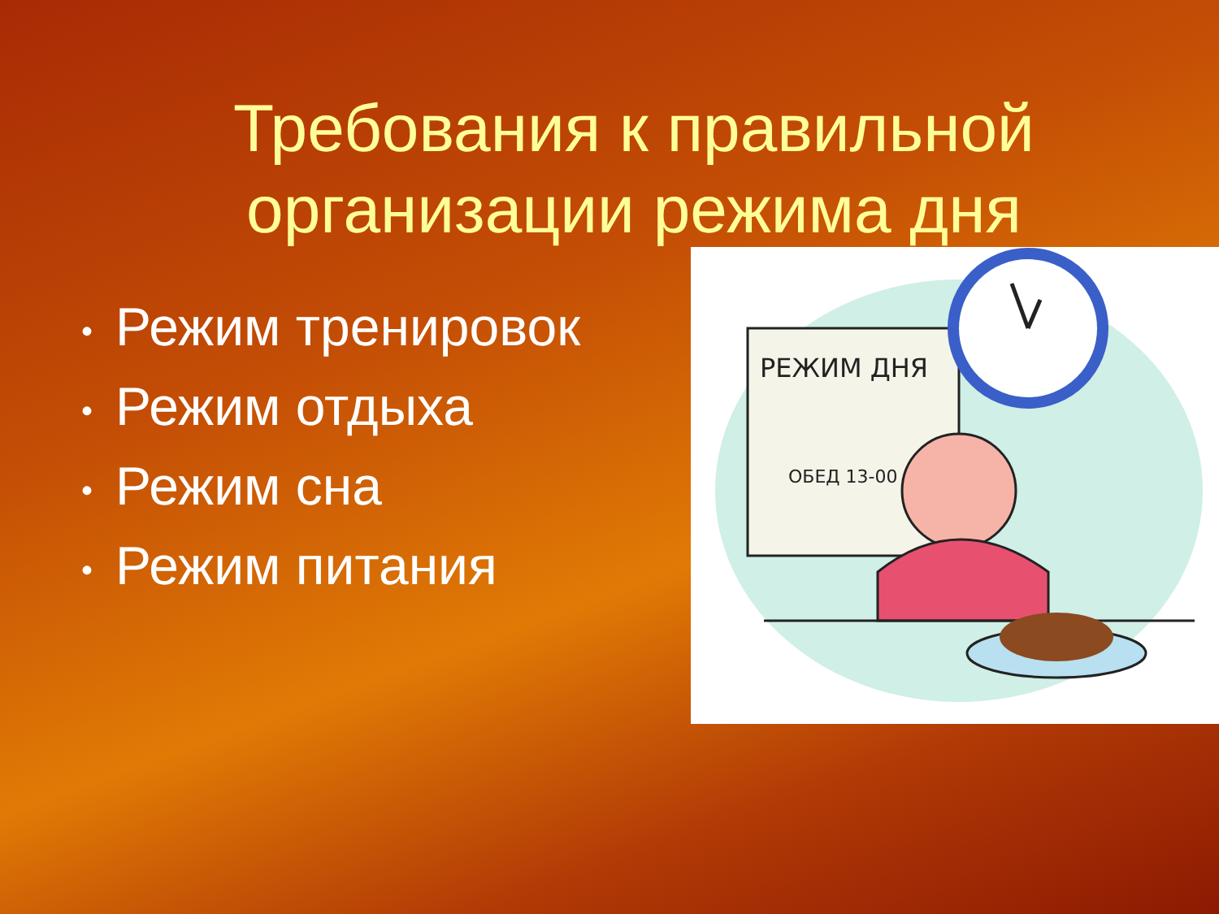Требования к правильной организации режима дня
• Режим тренировок
• Режим отдыха
• Режим сна
• Режим питания
РЕЖИМ ДНЯ
ОБЕД 13-00